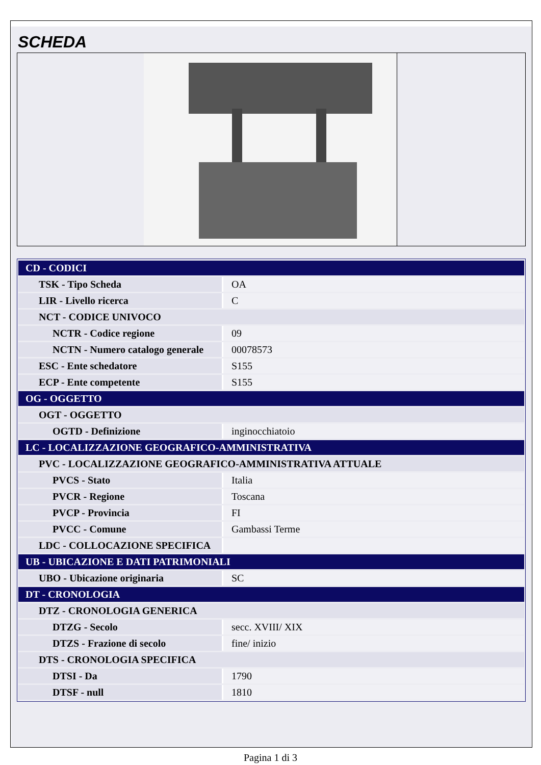SCHEDA
| CD - CODICI | |
| TSK - Tipo Scheda | OA |
| LIR - Livello ricerca | C |
| NCT - CODICE UNIVOCO | |
| NCTR - Codice regione | 09 |
| NCTN - Numero catalogo generale | 00078573 |
| ESC - Ente schedatore | S155 |
| ECP - Ente competente | S155 |
| OG - OGGETTO | |
| OGT - OGGETTO | |
| OGTD - Definizione | inginocchiatoio |
| LC - LOCALIZZAZIONE GEOGRAFICO-AMMINISTRATIVA | |
| PVC - LOCALIZZAZIONE GEOGRAFICO-AMMINISTRATIVA ATTUALE | |
| PVCS - Stato | Italia |
| PVCR - Regione | Toscana |
| PVCP - Provincia | FI |
| PVCC - Comune | Gambassi Terme |
| LDC - COLLOCAZIONE SPECIFICA | |
| UB - UBICAZIONE E DATI PATRIMONIALI | |
| UBO - Ubicazione originaria | SC |
| DT - CRONOLOGIA | |
| DTZ - CRONOLOGIA GENERICA | |
| DTZG - Secolo | secc. XVIII/ XIX |
| DTZS - Frazione di secolo | fine/ inizio |
| DTS - CRONOLOGIA SPECIFICA | |
| DTSI - Da | 1790 |
| DTSF - null | 1810 |
Pagina 1 di 3